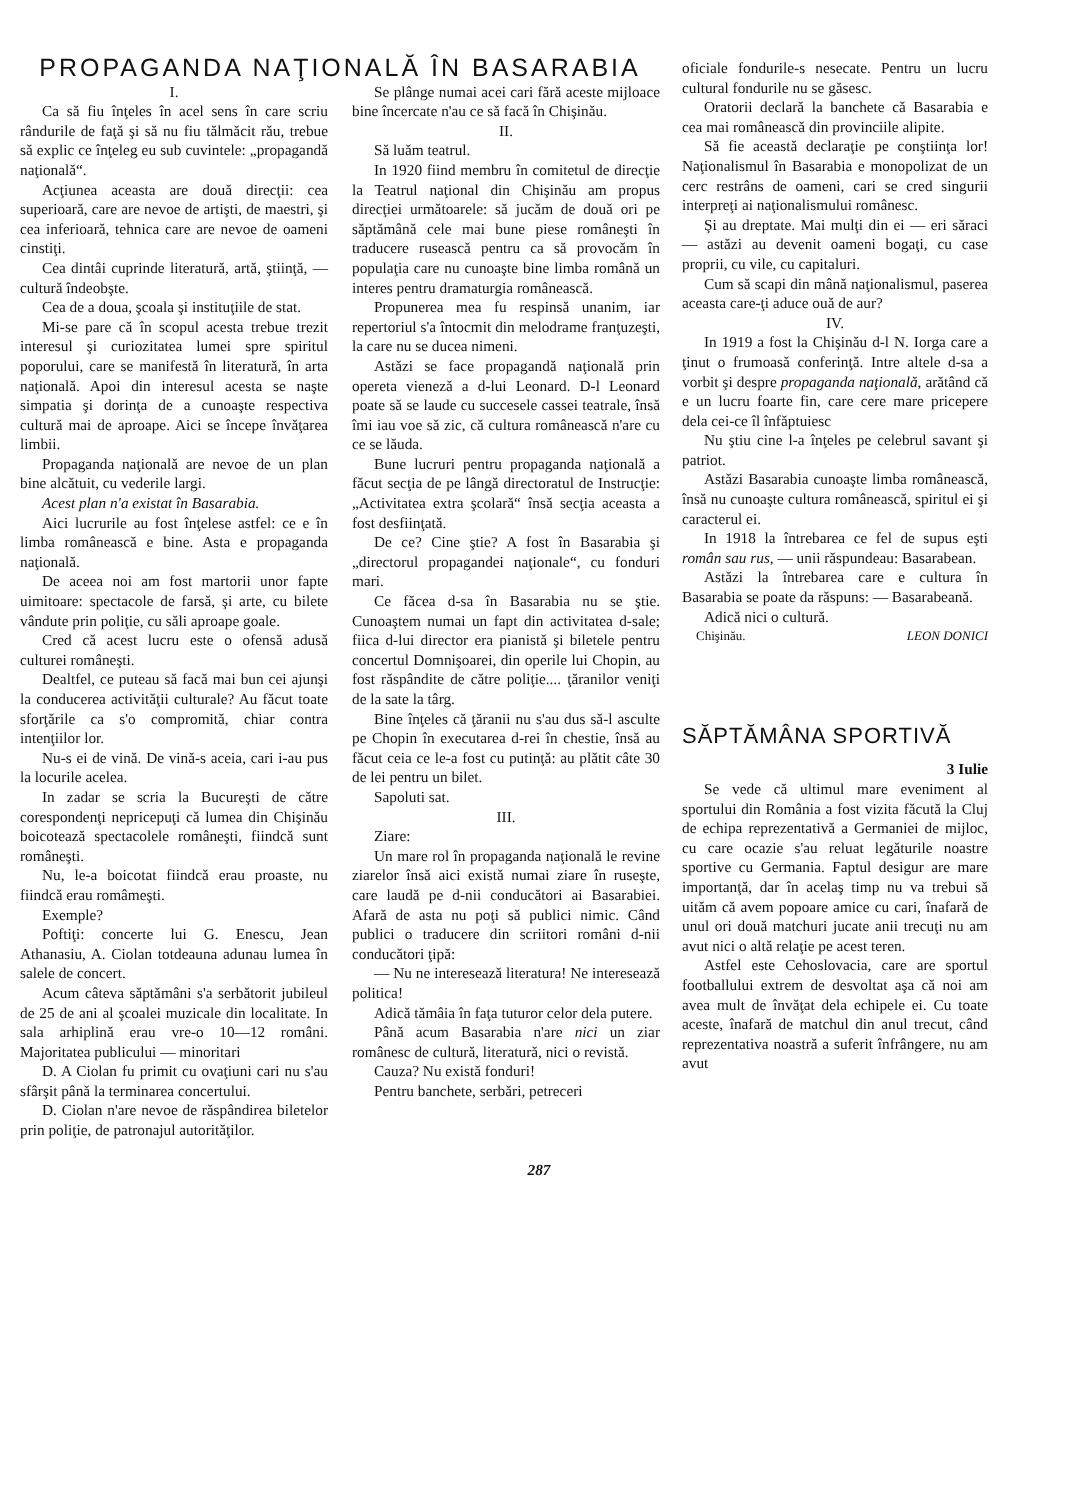PROPAGANDA NAŢIONALĂ ÎN BASARABIA
I.
Ca să fiu înţeles în acel sens în care scriu rândurile de faţă şi să nu fiu tălmăcit rău, trebue să explic ce înţeleg eu sub cuvintele: „propagandă naţională“.
Acţiunea aceasta are două direcţii: cea superioară, care are nevoe de artişti, de maestri, şi cea inferioară, tehnica care are nevoe de oameni cinstiţi.
Cea dintâi cuprinde literatură, artă, ştiinţă, — cultură îndeobşte.
Cea de a doua, şcoala şi instituţiile de stat.
Mi-se pare că în scopul acesta trebue trezit interesul şi curiozitatea lumei spre spiritul poporului, care se manifestă în literatură, în arta naţională. Apoi din interesul acesta se naşte simpatia şi dorinţa de a cunoaşte respectiva cultură mai de aproape. Aici se începe învăţarea limbii.
Propaganda naţională are nevoe de un plan bine alcătuit, cu vederile largi.
Acest plan n'a existat în Basarabia.
Aici lucrurile au fost înţelese astfel: ce e în limba românească e bine. Asta e propaganda naţională.
De aceea noi am fost martorii unor fapte uimitoare: spectacole de farsă, şi arte, cu bilete vândute prin poliţie, cu săli aproape goale.
Cred că acest lucru este o ofensă adusă culturei româneşti.
Dealtfel, ce puteau să facă mai bun cei ajunşi la conducerea activităţii culturale? Au făcut toate sforţările ca s'o compromită, chiar contra intenţiilor lor.
Nu-s ei de vină. De vină-s aceia, cari i-au pus la locurile acelea.
In zadar se scria la Bucureşti de către corespondenţi nepricepuţi că lumea din Chişinău boicotează spectacolele româneşti, fiindcă sunt româneşti.
Nu, le-a boicotat fiindcă erau proaste, nu fiindcă erau româmeşti.
Exemple?
Poftiţi: concerte lui G. Enescu, Jean Athanasiu, A. Ciolan totdeauna adunau lumea în salele de concert.
Acum câteva săptămâni s'a serbătorit jubileul de 25 de ani al şcoalei muzicale din localitate. In sala arhiplină erau vre-o 10—12 români. Majoritatea publicului — minoritari
D. A Ciolan fu primit cu ovaţiuni cari nu s'au sfârşit până la terminarea concertului.
D. Ciolan n'are nevoe de răspândirea biletelor prin poliţie, de patronajul autorităţilor.
Se plânge numai acei cari fără aceste mijloace bine încercate n'au ce să facă în Chişinău.
II.
Să luăm teatrul.
In 1920 fiind membru în comitetul de direcţie la Teatrul naţional din Chişinău am propus direcţiei următoarele: să jucăm de două ori pe săptămână cele mai bune piese româneşti în traducere rusească pentru ca să provocăm în populaţia care nu cunoaşte bine limba română un interes pentru dramaturgia românească.
Propunerea mea fu respinsă unanim, iar repertoriul s'a întocmit din melodrame franţuzeşti, la care nu se ducea nimeni.
Astăzi se face propagandă naţională prin opereta vieneză a d-lui Leonard. D-l Leonard poate să se laude cu succesele cassei teatrale, însă îmi iau voe să zic, că cultura românească n'are cu ce se lăuda.
Bune lucruri pentru propaganda naţională a făcut secţia de pe lângă directoratul de Instrucţie: „Activitatea extra şcolară“ însă secţia aceasta a fost desfiinţată.
De ce? Cine ştie? A fost în Basarabia şi „directorul propagandei naţionale“, cu fonduri mari.
Ce făcea d-sa în Basarabia nu se ştie. Cunoaştem numai un fapt din activitatea d-sale; fiica d-lui director era pianistă şi biletele pentru concertul Domnişoarei, din operile lui Chopin, au fost răspândite de către poliţie.... ţăranilor veniţi de la sate la târg.
Bine înţeles că ţăranii nu s'au dus să-l asculte pe Chopin în executarea d-rei în chestie, însă au făcut ceia ce le-a fost cu putinţă: au plătit câte 30 de lei pentru un bilet.
Sapoluti sat.
III.
Ziare:
Un mare rol în propaganda naţională le revine ziarelor însă aici există numai ziare în ruseşte, care laudă pe d-nii conducători ai Basarabiei. Afară de asta nu poţi să publici nimic. Când publici o traducere din scriitori români d-nii conducători ţipă:
— Nu ne interesează literatura! Ne interesează politica!
Adică tămâia în faţa tuturor celor dela putere.
Până acum Basarabia n'are nici un ziar românesc de cultură, literatură, nici o revistă.
Cauza? Nu există fonduri!
Pentru banchete, serbări, petreceri
oficiale fondurile-s nesecate. Pentru un lucru cultural fondurile nu se găsesc.
Oratorii declară la banchete că Basarabia e cea mai românească din provinciile alipite.
Să fie această declaraţie pe conştiinţa lor! Naţionalismul în Basarabia e monopolizat de un cerc restrâns de oameni, cari se cred singurii interpreţi ai naţionalismului românesc.
Şi au dreptate. Mai mulţi din ei — eri săraci — astăzi au devenit oameni bogaţi, cu case proprii, cu vile, cu capitaluri.
Cum să scapi din mână naţionalismul, paserea aceasta care-ţi aduce ouă de aur?
IV.
In 1919 a fost la Chişinău d-l N. Iorga care a ţinut o frumoasă conferinţă. Intre altele d-sa a vorbit şi despre propaganda naţională, arătând că e un lucru foarte fin, care cere mare pricepere dela cei-ce îl înfăptuiesc
Nu ştiu cine l-a înţeles pe celebrul savant şi patriot.
Astăzi Basarabia cunoaşte limba românească, însă nu cunoaşte cultura românească, spiritul ei şi caracterul ei.
In 1918 la întrebarea ce fel de supus eşti român sau rus, — unii răspundeau: Basarabean.
Astăzi la întrebarea care e cultura în Basarabia se poate da răspuns: — Basarabeană.
Adică nici o cultură.
Chişinău. LEON DONICI
SĂPTĂMÂNA SPORTIVĂ
3 Iulie
Se vede că ultimul mare eveniment al sportului din România a fost vizita făcută la Cluj de echipa reprezentativă a Germaniei de mijloc, cu care ocazie s'au reluat legăturile noastre sportive cu Germania. Faptul desigur are mare importanţă, dar în acelaş timp nu va trebui să uităm că avem popoare amice cu cari, înafară de unul ori două matchuri jucate anii trecuţi nu am avut nici o altă relaţie pe acest teren.
Astfel este Cehoslovacia, care are sportul footballului extrem de desvoltat aşa că noi am avea mult de învăţat dela echipele ei. Cu toate aceste, înafară de matchul din anul trecut, când reprezentativa noastră a suferit înfrângere, nu am avut
287